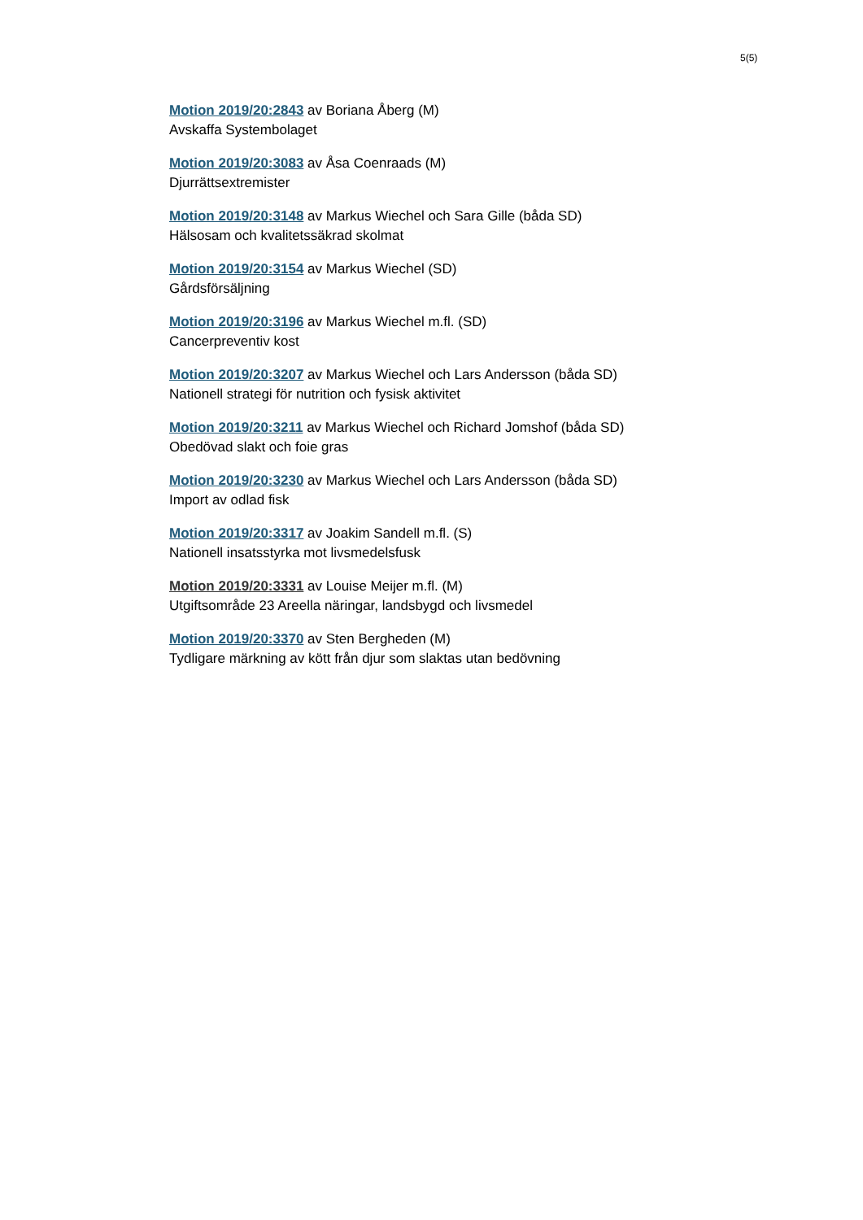5(5)
Motion 2019/20:2843 av Boriana Åberg (M)
Avskaffa Systembolaget
Motion 2019/20:3083 av Åsa Coenraads (M)
Djurrättsextremister
Motion 2019/20:3148 av Markus Wiechel och Sara Gille (båda SD)
Hälsosam och kvalitetssäkrad skolmat
Motion 2019/20:3154 av Markus Wiechel (SD)
Gårdsförsäljning
Motion 2019/20:3196 av Markus Wiechel m.fl. (SD)
Cancerpreventiv kost
Motion 2019/20:3207 av Markus Wiechel och Lars Andersson (båda SD)
Nationell strategi för nutrition och fysisk aktivitet
Motion 2019/20:3211 av Markus Wiechel och Richard Jomshof (båda SD)
Obedövad slakt och foie gras
Motion 2019/20:3230 av Markus Wiechel och Lars Andersson (båda SD)
Import av odlad fisk
Motion 2019/20:3317 av Joakim Sandell m.fl. (S)
Nationell insatsstyrka mot livsmedelsfusk
Motion 2019/20:3331 av Louise Meijer m.fl. (M)
Utgiftsområde 23 Areella näringar, landsbygd och livsmedel
Motion 2019/20:3370 av Sten Bergheden (M)
Tydligare märkning av kött från djur som slaktas utan bedövning